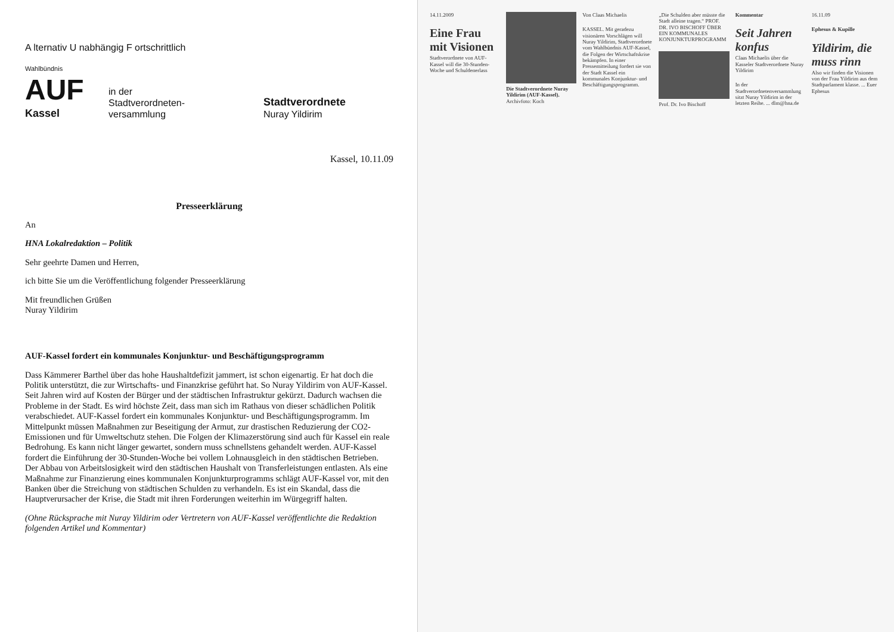A lternativ U nabhängig F ortschrittlich
Wahlbündnis
AUF
Kassel
in der
Stadtverordneten-
versammlung
Stadtverordnete
Nuray Yildirim
Kassel, 10.11.09
Presseerklärung
An
HNA Lokalredaktion – Politik
Sehr geehrte Damen und Herren,
ich bitte Sie um die Veröffentlichung folgender Presseerklärung
Mit freundlichen Grüßen
Nuray Yildirim
AUF-Kassel fordert ein kommunales Konjunktur- und Beschäftigungsprogramm
Dass Kämmerer Barthel über das hohe Haushaltdefizit jammert, ist schon eigenartig. Er hat doch die Politik unterstützt, die zur Wirtschafts- und Finanzkrise geführt hat. So Nuray Yildirim von AUF-Kassel. Seit Jahren wird auf Kosten der Bürger und der städtischen Infrastruktur gekürzt. Dadurch wachsen die Probleme in der Stadt. Es wird höchste Zeit, dass man sich im Rathaus von dieser schädlichen Politik verabschiedet. AUF-Kassel fordert ein kommunales Konjunktur- und Beschäftigungsprogramm. Im Mittelpunkt müssen Maßnahmen zur Beseitigung der Armut, zur drastischen Reduzierung der CO2-Emissionen und für Umweltschutz stehen. Die Folgen der Klimazerstörung sind auch für Kassel ein reale Bedrohung. Es kann nicht länger gewartet, sondern muss schnellstens gehandelt werden. AUF-Kassel fordert die Einführung der 30-Stunden-Woche bei vollem Lohnausgleich in den städtischen Betrieben. Der Abbau von Arbeitslosigkeit wird den städtischen Haushalt von Transferleistungen entlasten. Als eine Maßnahme zur Finanzierung eines kommunalen Konjunkturprogramms schlägt AUF-Kassel vor, mit den Banken über die Streichung von städtischen Schulden zu verhandeln. Es ist ein Skandal, dass die Hauptverursacher der Krise, die Stadt mit ihren Forderungen weiterhin im Würgegriff halten.
(Ohne Rücksprache mit Nuray Yildirim oder Vertretern von AUF-Kassel veröffentlichte die Redaktion folgenden Artikel und Kommentar)
14.11.2009
Eine Frau mit Visionen
Stadtverordnete von AUF-Kassel will die 30-Stunden-Woche und Schuldenerlass
Die Stadtverordnete Nuray Yildirim (AUF-Kassel). Archivfoto: Koch
Von Claas Michaelis
KASSEL. Mit geradezu visionären Vorschlägen will Nuray Yildirim, Stadtverordnete vom Wahlbündnis AUF-Kassel, die Folgen der Wirtschaftskrise bekämpfen. In einer Pressemitteilung fordert sie von der Stadt Kassel ein kommunales Konjunktur- und Beschäftigungsprogramm.
„Die Schulden aber müsste die Stadt alleine tragen.“ PROF. DR. IVO BISCHOFF ÜBER EIN KOMMUNALES KONJUNKTURPROGRAMM
Prof. Dr. Ivo Bischoff
Kommentar
Seit Jahren konfus
Claas Michaelis über die Kasseler Stadtverordnete Nuray Yildirim
In der Stadtverordnetenversammlung sitzt Nuray Yildirim in der letzten Reihe. ... dlm@hna.de
16.11.09
Ephesus & Kupille
Yildirim, die muss rinn
Also wir finden die Visionen von der Frau Yildirim aus dem Stadtparlament klasse. ... Euer Ephesus